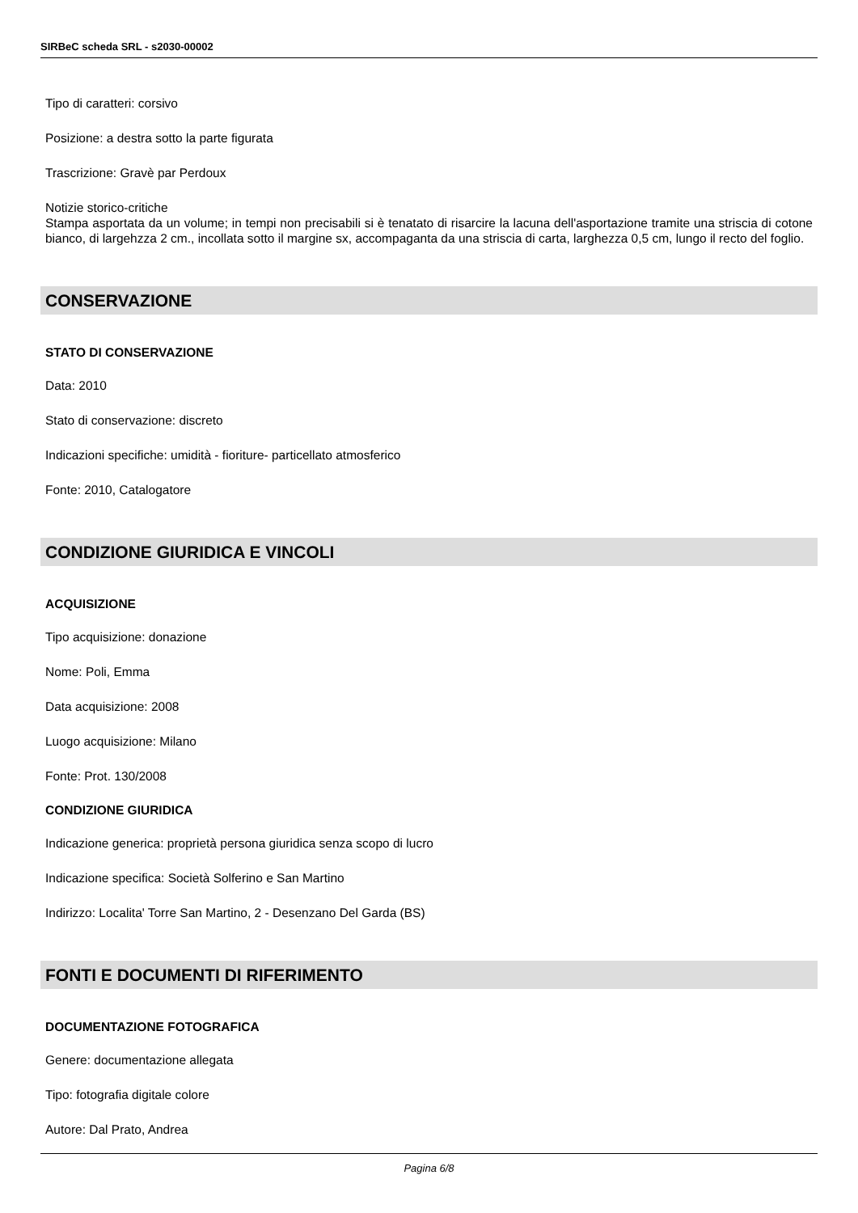SIRBeC scheda SRL - s2030-00002
Tipo di caratteri: corsivo
Posizione: a destra sotto la parte figurata
Trascrizione: Gravè par Perdoux
Notizie storico-critiche
Stampa asportata da un volume; in tempi non precisabili si è tenatato di risarcire la lacuna dell'asportazione tramite una striscia di cotone bianco, di largehzza 2 cm., incollata sotto il margine sx, accompaganta da una striscia di carta, larghezza 0,5 cm, lungo il recto del foglio.
CONSERVAZIONE
STATO DI CONSERVAZIONE
Data: 2010
Stato di conservazione: discreto
Indicazioni specifiche: umidità - fioriture- particellato atmosferico
Fonte: 2010, Catalogatore
CONDIZIONE GIURIDICA E VINCOLI
ACQUISIZIONE
Tipo acquisizione: donazione
Nome: Poli, Emma
Data acquisizione: 2008
Luogo acquisizione: Milano
Fonte: Prot. 130/2008
CONDIZIONE GIURIDICA
Indicazione generica: proprietà persona giuridica senza scopo di lucro
Indicazione specifica: Società Solferino e San Martino
Indirizzo: Localita' Torre San Martino, 2 - Desenzano Del Garda (BS)
FONTI E DOCUMENTI DI RIFERIMENTO
DOCUMENTAZIONE FOTOGRAFICA
Genere: documentazione allegata
Tipo: fotografia digitale colore
Autore: Dal Prato, Andrea
Pagina 6/8